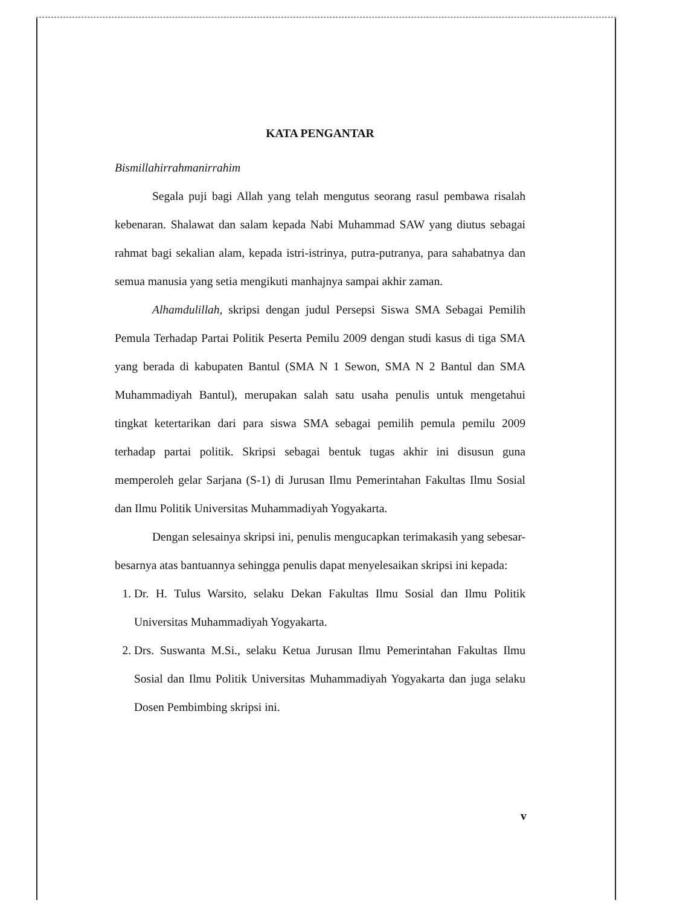KATA PENGANTAR
Bismillahirrahmanirrahim
Segala puji bagi Allah yang telah mengutus seorang rasul pembawa risalah kebenaran. Shalawat dan salam kepada Nabi Muhammad SAW yang diutus sebagai rahmat bagi sekalian alam, kepada istri-istrinya, putra-putranya, para sahabatnya dan semua manusia yang setia mengikuti manhajnya sampai akhir zaman.
Alhamdulillah, skripsi dengan judul Persepsi Siswa SMA Sebagai Pemilih Pemula Terhadap Partai Politik Peserta Pemilu 2009 dengan studi kasus di tiga SMA yang berada di kabupaten Bantul (SMA N 1 Sewon, SMA N 2 Bantul dan SMA Muhammadiyah Bantul), merupakan salah satu usaha penulis untuk mengetahui tingkat ketertarikan dari para siswa SMA sebagai pemilih pemula pemilu 2009 terhadap partai politik. Skripsi sebagai bentuk tugas akhir ini disusun guna memperoleh gelar Sarjana (S-1) di Jurusan Ilmu Pemerintahan Fakultas Ilmu Sosial dan Ilmu Politik Universitas Muhammadiyah Yogyakarta.
Dengan selesainya skripsi ini, penulis mengucapkan terimakasih yang sebesar-besarnya atas bantuannya sehingga penulis dapat menyelesaikan skripsi ini kepada:
1. Dr. H. Tulus Warsito, selaku Dekan Fakultas Ilmu Sosial dan Ilmu Politik Universitas Muhammadiyah Yogyakarta.
2. Drs. Suswanta M.Si., selaku Ketua Jurusan Ilmu Pemerintahan Fakultas Ilmu Sosial dan Ilmu Politik Universitas Muhammadiyah Yogyakarta dan juga selaku Dosen Pembimbing skripsi ini.
v